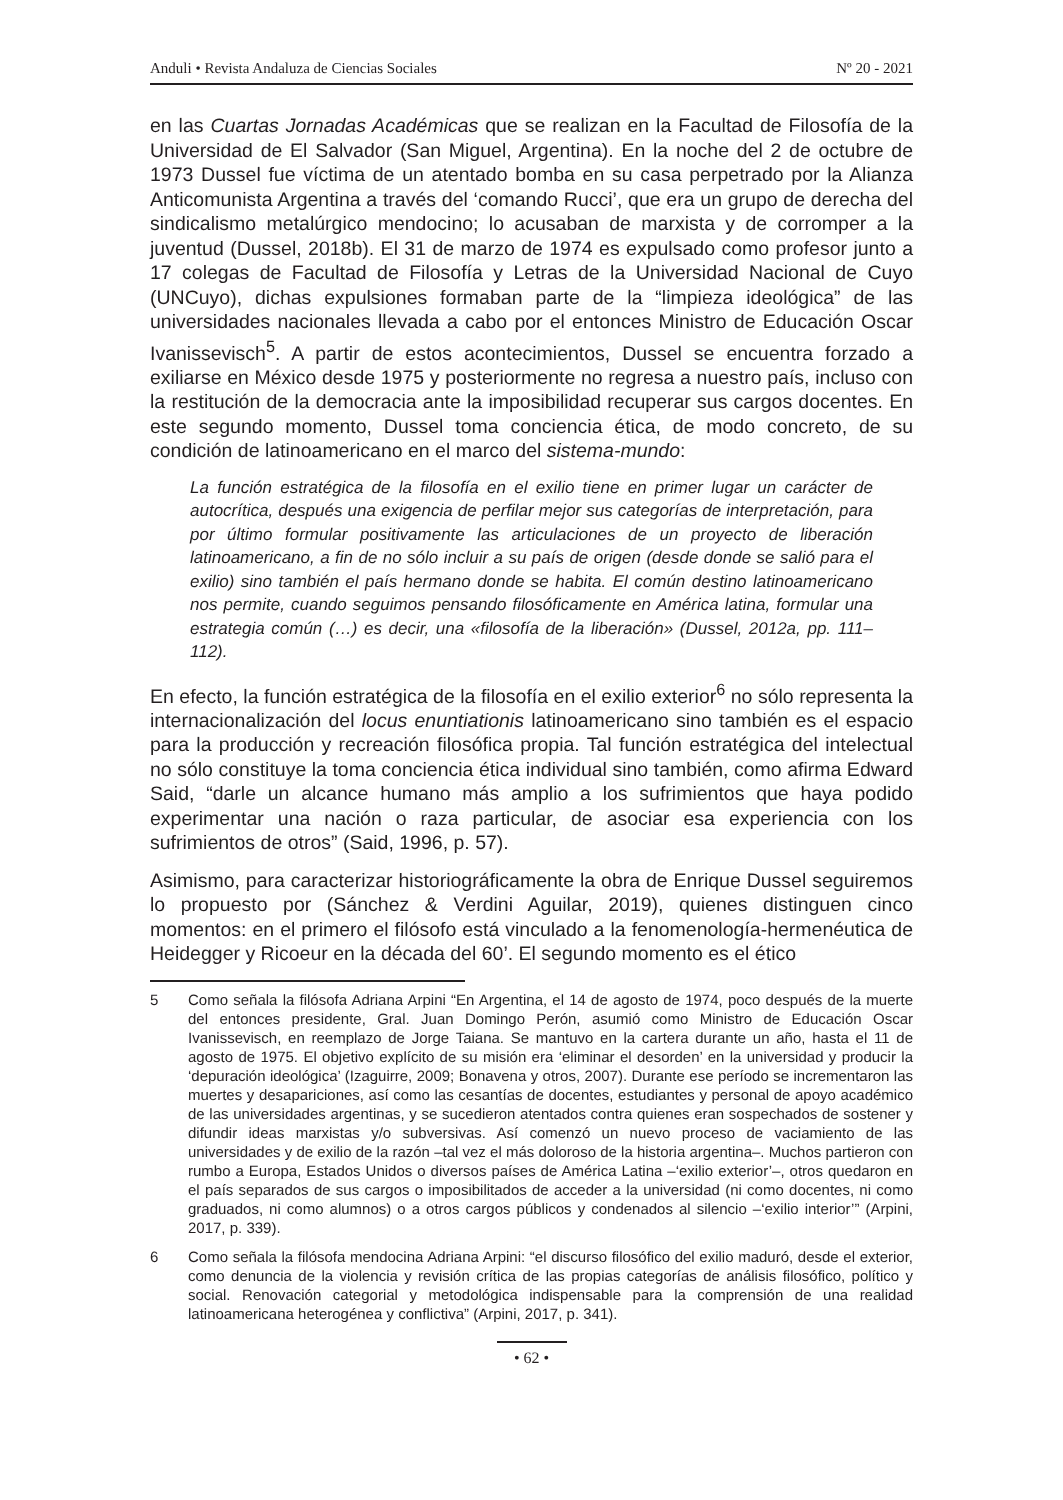Anduli • Revista Andaluza de Ciencias Sociales Nº 20 - 2021
en las Cuartas Jornadas Académicas que se realizan en la Facultad de Filosofía de la Universidad de El Salvador (San Miguel, Argentina). En la noche del 2 de octubre de 1973 Dussel fue víctima de un atentado bomba en su casa perpetrado por la Alianza Anticomunista Argentina a través del ‘comando Rucci’, que era un grupo de derecha del sindicalismo metalúrgico mendocino; lo acusaban de marxista y de corromper a la juventud (Dussel, 2018b). El 31 de marzo de 1974 es expulsado como profesor junto a 17 colegas de Facultad de Filosofía y Letras de la Universidad Nacional de Cuyo (UNCuyo), dichas expulsiones formaban parte de la “limpieza ideológica” de las universidades nacionales llevada a cabo por el entonces Ministro de Educación Oscar Ivanissevisch<sup>5</sup>. A partir de estos acontecimientos, Dussel se encuentra forzado a exiliarse en México desde 1975 y posteriormente no regresa a nuestro país, incluso con la restitución de la democracia ante la imposibilidad recuperar sus cargos docentes. En este segundo momento, Dussel toma conciencia ética, de modo concreto, de su condición de latinoamericano en el marco del sistema-mundo:
La función estratégica de la filosofía en el exilio tiene en primer lugar un carácter de autocrítica, después una exigencia de perfilar mejor sus categorías de interpretación, para por último formular positivamente las articulaciones de un proyecto de liberación latinoamericano, a fin de no sólo incluir a su país de origen (desde donde se salió para el exilio) sino también el país hermano donde se habita. El común destino latinoamericano nos permite, cuando seguimos pensando filosóficamente en América latina, formular una estrategia común (…) es decir, una «filosofía de la liberación» (Dussel, 2012a, pp. 111–112).
En efecto, la función estratégica de la filosofía en el exilio exterior<sup>6</sup> no sólo representa la internacionalización del locus enuntiationis latinoamericano sino también es el espacio para la producción y recreación filosófica propia. Tal función estratégica del intelectual no sólo constituye la toma conciencia ética individual sino también, como afirma Edward Said, “darle un alcance humano más amplio a los sufrimientos que haya podido experimentar una nación o raza particular, de asociar esa experiencia con los sufrimientos de otros” (Said, 1996, p. 57).
Asimismo, para caracterizar historiográficamente la obra de Enrique Dussel seguiremos lo propuesto por (Sánchez & Verdini Aguilar, 2019), quienes distinguen cinco momentos: en el primero el filósofo está vinculado a la fenomenología-hermenéutica de Heidegger y Ricoeur en la década del 60’. El segundo momento es el ético
5 Como señala la filósofa Adriana Arpini “En Argentina, el 14 de agosto de 1974, poco después de la muerte del entonces presidente, Gral. Juan Domingo Perón, asumió como Ministro de Educación Oscar Ivanissevisch, en reemplazo de Jorge Taiana. Se mantuvo en la cartera durante un año, hasta el 11 de agosto de 1975. El objetivo explícito de su misión era ‘eliminar el desorden’ en la universidad y producir la ‘depuración ideológica’ (Izaguirre, 2009; Bonavena y otros, 2007). Durante ese período se incrementaron las muertes y desapariciones, así como las cesantías de docentes, estudiantes y personal de apoyo académico de las universidades argentinas, y se sucedieron atentados contra quienes eran sospechados de sostener y difundir ideas marxistas y/o subversivas. Así comenzó un nuevo proceso de vaciamiento de las universidades y de exilio de la razón –tal vez el más doloroso de la historia argentina–. Muchos partieron con rumbo a Europa, Estados Unidos o diversos países de América Latina –‘exilio exterior’–, otros quedaron en el país separados de sus cargos o imposibilitados de acceder a la universidad (ni como docentes, ni como graduados, ni como alumnos) o a otros cargos públicos y condenados al silencio –‘exilio interior’” (Arpini, 2017, p. 339).
6 Como señala la filósofa mendocina Adriana Arpini: “el discurso filosófico del exilio maduró, desde el exterior, como denuncia de la violencia y revisión crítica de las propias categorías de análisis filosófico, político y social. Renovación categorial y metodológica indispensable para la comprensión de una realidad latinoamericana heterogénea y conflictiva” (Arpini, 2017, p. 341).
• 62 •